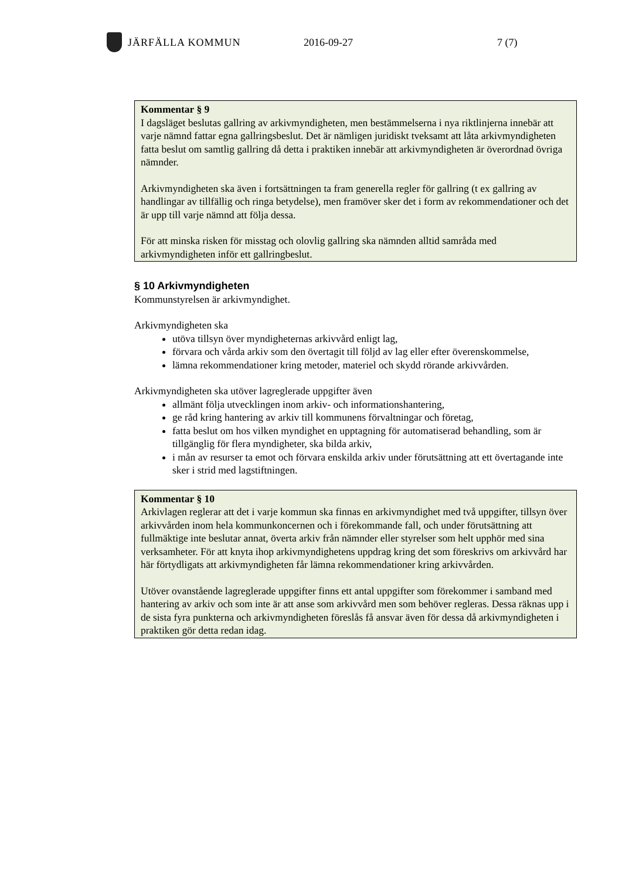JÄRFÄLLA KOMMUN 2016-09-27 7 (7)
Kommentar § 9
I dagsläget beslutas gallring av arkivmyndigheten, men bestämmelserna i nya riktlinjerna innebär att varje nämnd fattar egna gallringsbeslut. Det är nämligen juridiskt tveksamt att låta arkivmyndigheten fatta beslut om samtlig gallring då detta i praktiken innebär att arkivmyndigheten är överordnad övriga nämnder.
Arkivmyndigheten ska även i fortsättningen ta fram generella regler för gallring (t ex gallring av handlingar av tillfällig och ringa betydelse), men framöver sker det i form av rekommendationer och det är upp till varje nämnd att följa dessa.
För att minska risken för misstag och olovlig gallring ska nämnden alltid samråda med arkivmyndigheten inför ett gallringbeslut.
§ 10 Arkivmyndigheten
Kommunstyrelsen är arkivmyndighet.
Arkivmyndigheten ska
utöva tillsyn över myndigheternas arkivvård enligt lag,
förvara och vårda arkiv som den övertagit till följd av lag eller efter överenskommelse,
lämna rekommendationer kring metoder, materiel och skydd rörande arkivvården.
Arkivmyndigheten ska utöver lagreglerade uppgifter även
allmänt följa utvecklingen inom arkiv- och informationshantering,
ge råd kring hantering av arkiv till kommunens förvaltningar och företag,
fatta beslut om hos vilken myndighet en upptagning för automatiserad behandling, som är tillgänglig för flera myndigheter, ska bilda arkiv,
i mån av resurser ta emot och förvara enskilda arkiv under förutsättning att ett övertagande inte sker i strid med lagstiftningen.
Kommentar § 10
Arkivlagen reglerar att det i varje kommun ska finnas en arkivmyndighet med två uppgifter, tillsyn över arkivvården inom hela kommunkoncernen och i förekommande fall, och under förutsättning att fullmäktige inte beslutar annat, överta arkiv från nämnder eller styrelser som helt upphör med sina verksamheter. För att knyta ihop arkivmyndighetens uppdrag kring det som föreskrivs om arkivvård har här förtydligats att arkivmyndigheten får lämna rekommendationer kring arkivvården.
Utöver ovanstående lagreglerade uppgifter finns ett antal uppgifter som förekommer i samband med hantering av arkiv och som inte är att anse som arkivvård men som behöver regleras. Dessa räknas upp i de sista fyra punkterna och arkivmyndigheten föreslås få ansvar även för dessa då arkivmyndigheten i praktiken gör detta redan idag.